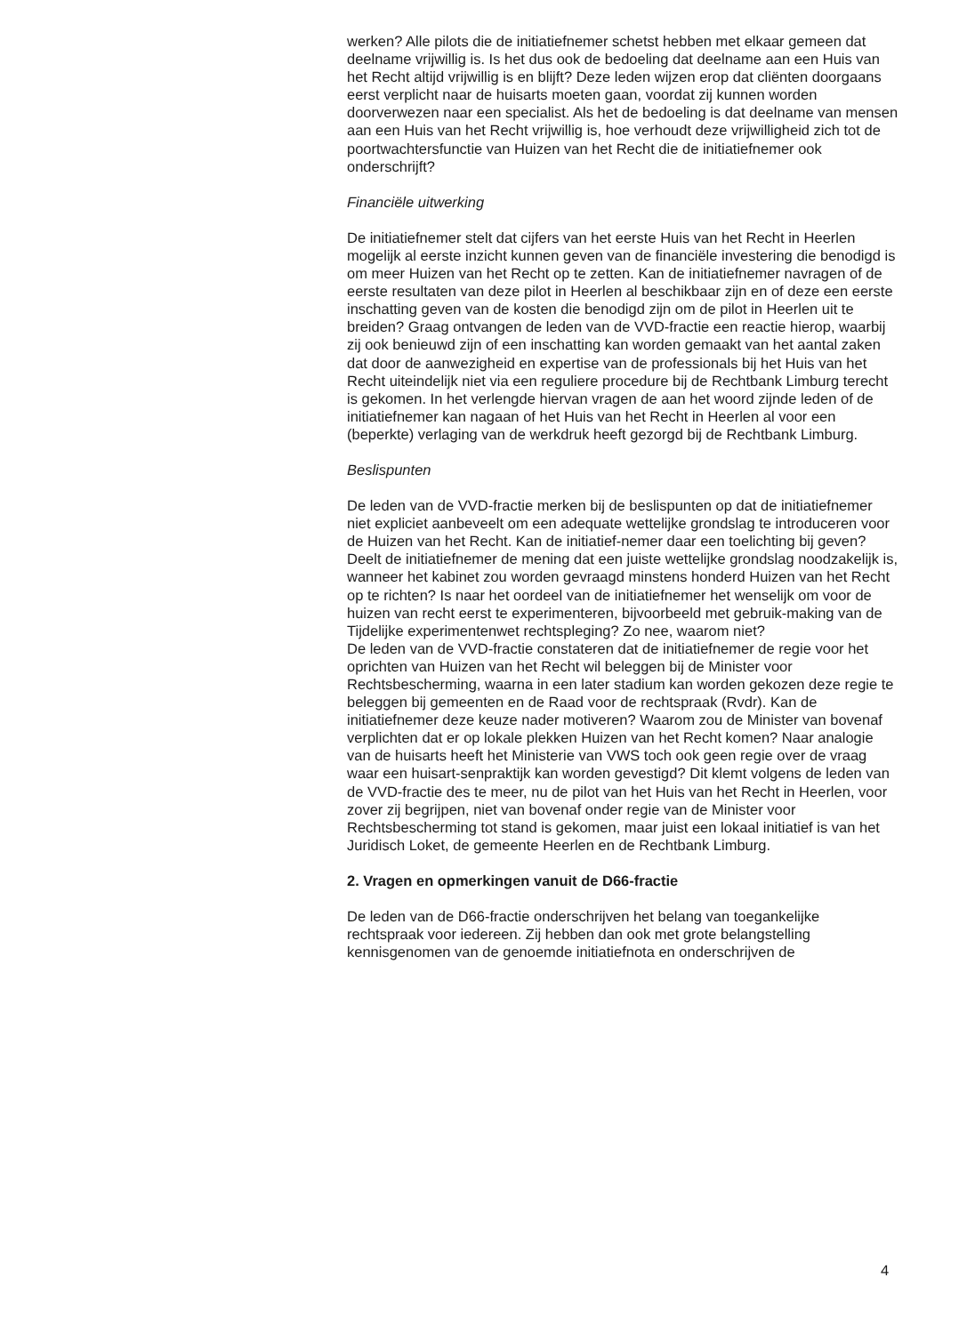werken? Alle pilots die de initiatiefnemer schetst hebben met elkaar gemeen dat deelname vrijwillig is. Is het dus ook de bedoeling dat deelname aan een Huis van het Recht altijd vrijwillig is en blijft? Deze leden wijzen erop dat cliënten doorgaans eerst verplicht naar de huisarts moeten gaan, voordat zij kunnen worden doorverwezen naar een specialist. Als het de bedoeling is dat deelname van mensen aan een Huis van het Recht vrijwillig is, hoe verhoudt deze vrijwilligheid zich tot de poortwachtersfunctie van Huizen van het Recht die de initiatiefnemer ook onderschrijft?
Financiële uitwerking
De initiatiefnemer stelt dat cijfers van het eerste Huis van het Recht in Heerlen mogelijk al eerste inzicht kunnen geven van de financiële investering die benodigd is om meer Huizen van het Recht op te zetten. Kan de initiatiefnemer navragen of de eerste resultaten van deze pilot in Heerlen al beschikbaar zijn en of deze een eerste inschatting geven van de kosten die benodigd zijn om de pilot in Heerlen uit te breiden? Graag ontvangen de leden van de VVD-fractie een reactie hierop, waarbij zij ook benieuwd zijn of een inschatting kan worden gemaakt van het aantal zaken dat door de aanwezigheid en expertise van de professionals bij het Huis van het Recht uiteindelijk niet via een reguliere procedure bij de Rechtbank Limburg terecht is gekomen. In het verlengde hiervan vragen de aan het woord zijnde leden of de initiatiefnemer kan nagaan of het Huis van het Recht in Heerlen al voor een (beperkte) verlaging van de werkdruk heeft gezorgd bij de Rechtbank Limburg.
Beslispunten
De leden van de VVD-fractie merken bij de beslispunten op dat de initiatiefnemer niet expliciet aanbeveelt om een adequate wettelijke grondslag te introduceren voor de Huizen van het Recht. Kan de initiatief-nemer daar een toelichting bij geven? Deelt de initiatiefnemer de mening dat een juiste wettelijke grondslag noodzakelijk is, wanneer het kabinet zou worden gevraagd minstens honderd Huizen van het Recht op te richten? Is naar het oordeel van de initiatiefnemer het wenselijk om voor de huizen van recht eerst te experimenteren, bijvoorbeeld met gebruik-making van de Tijdelijke experimentenwet rechtspleging? Zo nee, waarom niet?
De leden van de VVD-fractie constateren dat de initiatiefnemer de regie voor het oprichten van Huizen van het Recht wil beleggen bij de Minister voor Rechtsbescherming, waarna in een later stadium kan worden gekozen deze regie te beleggen bij gemeenten en de Raad voor de rechtspraak (Rvdr). Kan de initiatiefnemer deze keuze nader motiveren? Waarom zou de Minister van bovenaf verplichten dat er op lokale plekken Huizen van het Recht komen? Naar analogie van de huisarts heeft het Ministerie van VWS toch ook geen regie over de vraag waar een huisart-senpraktijk kan worden gevestigd? Dit klemt volgens de leden van de VVD-fractie des te meer, nu de pilot van het Huis van het Recht in Heerlen, voor zover zij begrijpen, niet van bovenaf onder regie van de Minister voor Rechtsbescherming tot stand is gekomen, maar juist een lokaal initiatief is van het Juridisch Loket, de gemeente Heerlen en de Rechtbank Limburg.
2. Vragen en opmerkingen vanuit de D66-fractie
De leden van de D66-fractie onderschrijven het belang van toegankelijke rechtspraak voor iedereen. Zij hebben dan ook met grote belangstelling kennisgenomen van de genoemde initiatiefnota en onderschrijven de
4